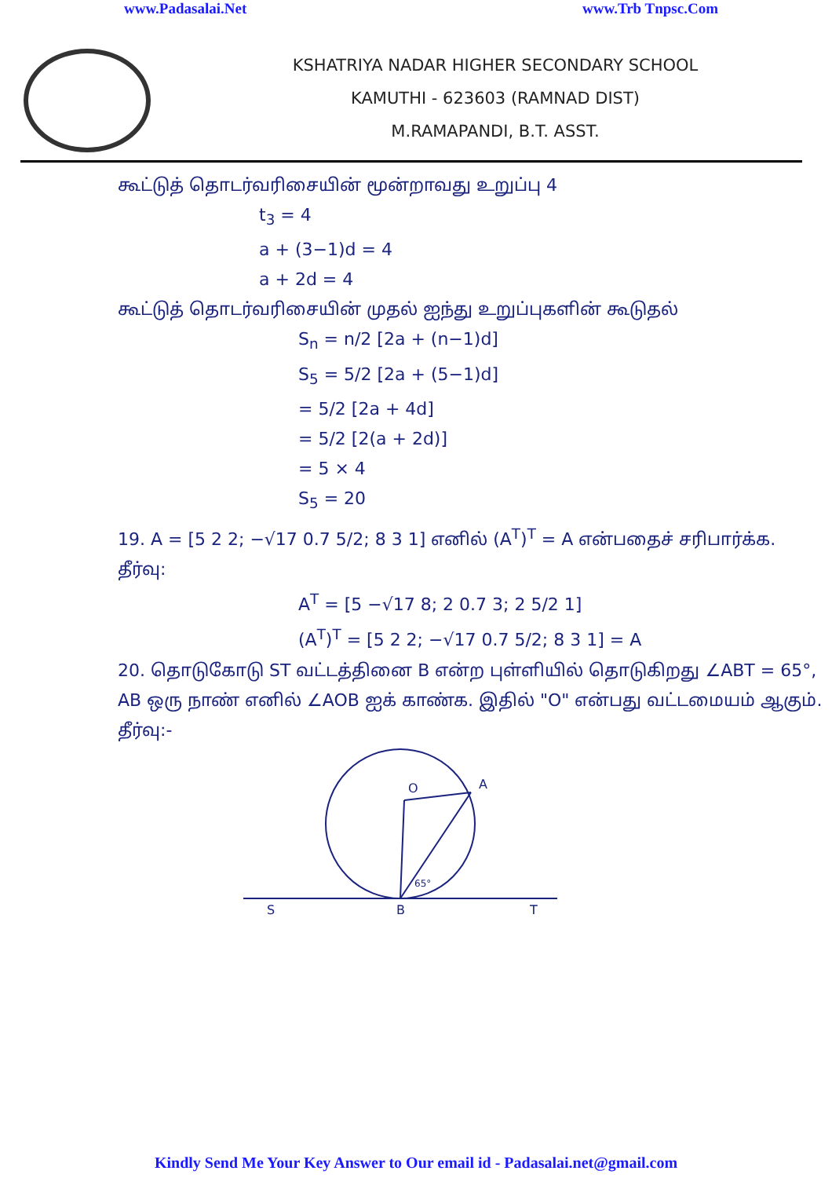www.Padasalai.Net www.Trb Tnpsc.Com
KSHATRIYA NADAR HIGHER SECONDARY SCHOOL
KAMUTHI - 623603 (RAMNAD DIST)
M.RAMAPANDI, B.T. ASST.
கூட்டுத் தொடர்வரிசையின் மூன்றாவது உறுப்பு 4
t<sub>3</sub> = 4
a + (3−1)d = 4
a + 2d = 4
கூட்டுத் தொடர்வரிசையின் முதல் ஐந்து உறுப்புகளின் கூடுதல்
S<sub>n</sub> = n/2 [2a + (n−1)d]
S<sub>5</sub> = 5/2 [2a + (5−1)d]
= 5/2 [2a + 4d]
= 5/2 [2(a + 2d)]
= 5 × 4
S<sub>5</sub> = 20
19. A = [5 2 2; −√17 0.7 5/2; 8 3 1] எனில் (A<sup>T</sup>)<sup>T</sup> = A என்பதைச் சரிபார்க்க.
தீர்வு:
A<sup>T</sup> = [5 −√17 8; 2 0.7 3; 2 5/2 1]
(A<sup>T</sup>)<sup>T</sup> = [5 2 2; −√17 0.7 5/2; 8 3 1] = A
20. தொடுகோடு ST வட்டத்தினை B என்ற புள்ளியில் தொடுகிறது ∠ABT = 65°, AB ஒரு நாண் எனில் ∠AOB ஐக் காண்க. இதில் "O" என்பது வட்டமையம் ஆகும்.
தீர்வு:-
O
A
65°
S
B
T
Kindly Send Me Your Key Answer to Our email id - Padasalai.net@gmail.com